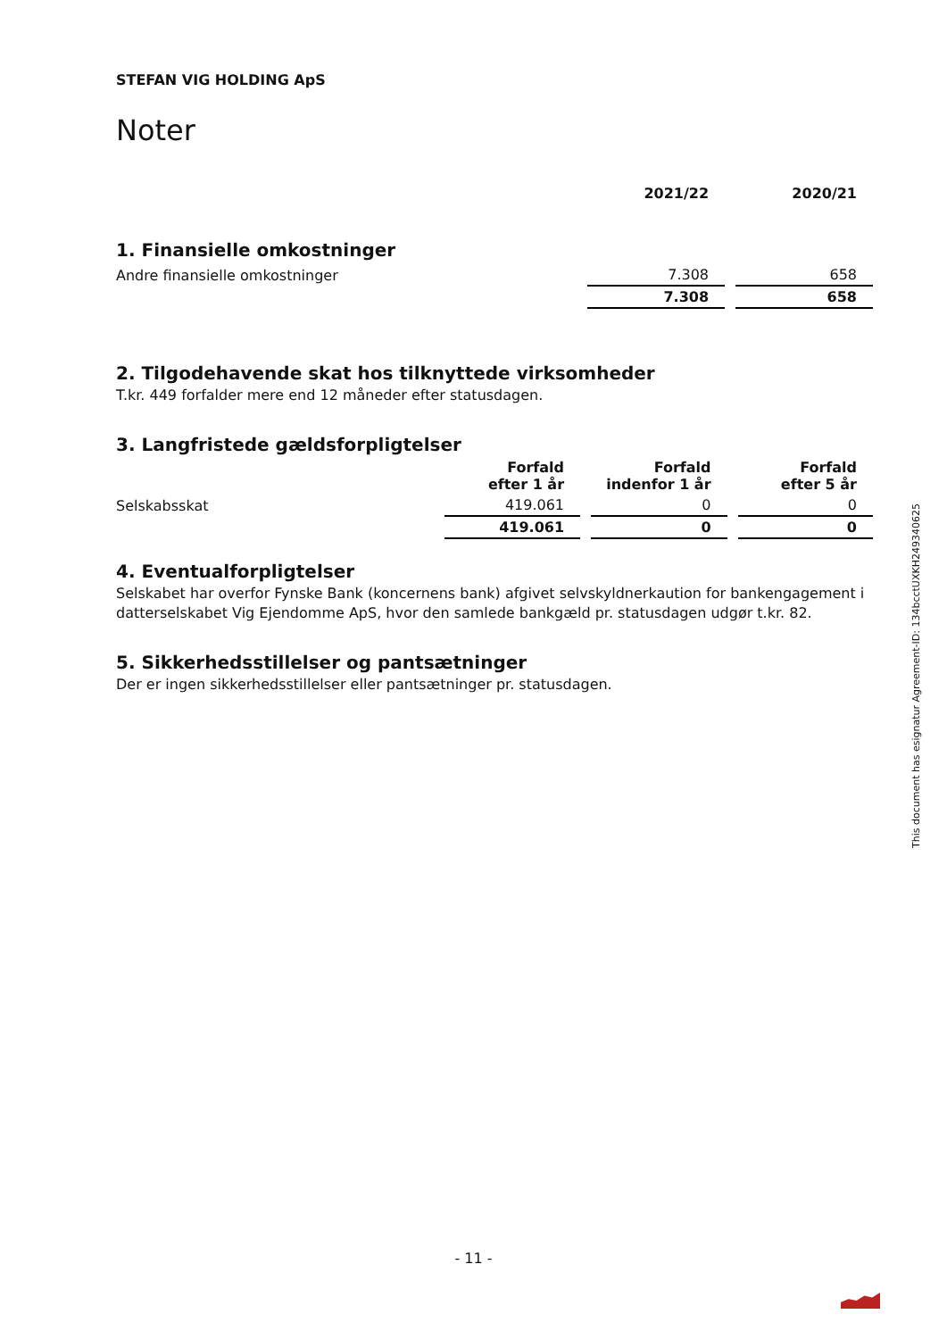STEFAN VIG HOLDING ApS
Noter
| | 2021/22 | 2020/21 |
| --- | --- | --- |
| 1. Finansielle omkostninger | | |
| Andre finansielle omkostninger | 7.308 | 658 |
| | 7.308 | 658 |
2. Tilgodehavende skat hos tilknyttede virksomheder
T.kr. 449 forfalder mere end 12 måneder efter statusdagen.
3. Langfristede gældsforpligtelser
| | Forfald efter 1 år | Forfald indenfor 1 år | Forfald efter 5 år |
| --- | --- | --- | --- |
| Selskabsskat | 419.061 | 0 | 0 |
| | 419.061 | 0 | 0 |
4. Eventualforpligtelser
Selskabet har overfor Fynske Bank (koncernens bank) afgivet selvskyldnerkaution for bankengagement i datterselskabet Vig Ejendomme ApS, hvor den samlede bankgæld pr. statusdagen udgør t.kr. 82.
5. Sikkerhedsstillelser og pantsætninger
Der er ingen sikkerhedsstillelser eller pantsætninger pr. statusdagen.
This document has esignatur Agreement-ID: 134bcctUXKH249340625
- 11 -